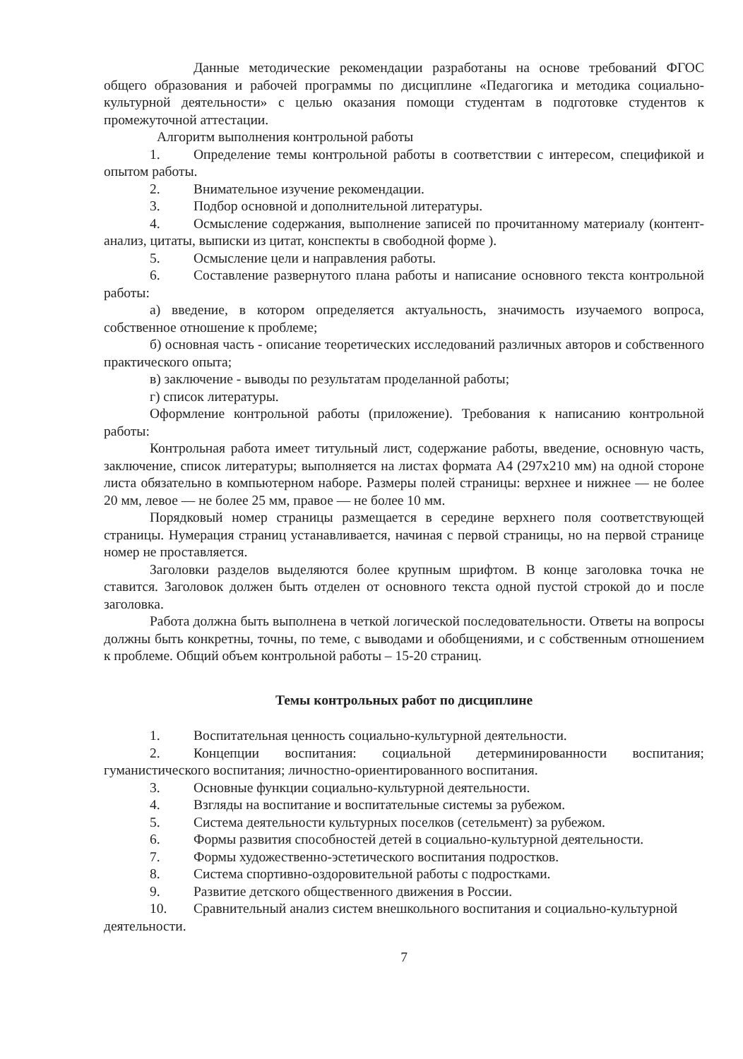Данные методические рекомендации разработаны на основе требований ФГОС общего образования и рабочей программы по дисциплине «Педагогика и методика социально-культурной деятельности» с целью оказания помощи студентам в подготовке студентов к промежуточной аттестации.
Алгоритм выполнения контрольной работы
1. Определение темы контрольной работы в соответствии с интересом, спецификой и опытом работы.
2. Внимательное изучение рекомендации.
3. Подбор основной и дополнительной литературы.
4. Осмысление содержания, выполнение записей по прочитанному материалу (контент-анализ, цитаты, выписки из цитат, конспекты в свободной форме ).
5. Осмысление цели и направления работы.
6. Составление развернутого плана работы и написание основного текста контрольной работы:
а) введение, в котором определяется актуальность, значимость изучаемого вопроса, собственное отношение к проблеме;
б) основная часть - описание теоретических исследований различных авторов и собственного практического опыта;
в) заключение - выводы по результатам проделанной работы;
г) список литературы.
Оформление контрольной работы (приложение). Требования к написанию контрольной работы:
Контрольная работа имеет титульный лист, содержание работы, введение, основную часть, заключение, список литературы; выполняется на листах формата А4 (297х210 мм) на одной стороне листа обязательно в компьютерном наборе. Размеры полей страницы: верхнее и нижнее — не более 20 мм, левое — не более 25 мм, правое — не более 10 мм.
Порядковый номер страницы размещается в середине верхнего поля соответствующей страницы. Нумерация страниц устанавливается, начиная с первой страницы, но на первой странице номер не проставляется.
Заголовки разделов выделяются более крупным шрифтом. В конце заголовка точка не ставится. Заголовок должен быть отделен от основного текста одной пустой строкой до и после заголовка.
Работа должна быть выполнена в четкой логической последовательности. Ответы на вопросы должны быть конкретны, точны, по теме, с выводами и обобщениями, и с собственным отношением к проблеме. Общий объем контрольной работы – 15-20 страниц.
Темы контрольных работ по дисциплине
1. Воспитательная ценность социально-культурной деятельности.
2. Концепции воспитания: социальной детерминированности воспитания; гуманистического воспитания; личностно-ориентированного воспитания.
3. Основные функции социально-культурной деятельности.
4. Взгляды на воспитание и воспитательные системы за рубежом.
5. Система деятельности культурных поселков (сетельмент) за рубежом.
6. Формы развития способностей детей в социально-культурной деятельности.
7. Формы художественно-эстетического воспитания подростков.
8. Система спортивно-оздоровительной работы с подростками.
9. Развитие детского общественного движения в России.
10. Сравнительный анализ систем внешкольного воспитания и социально-культурной деятельности.
7